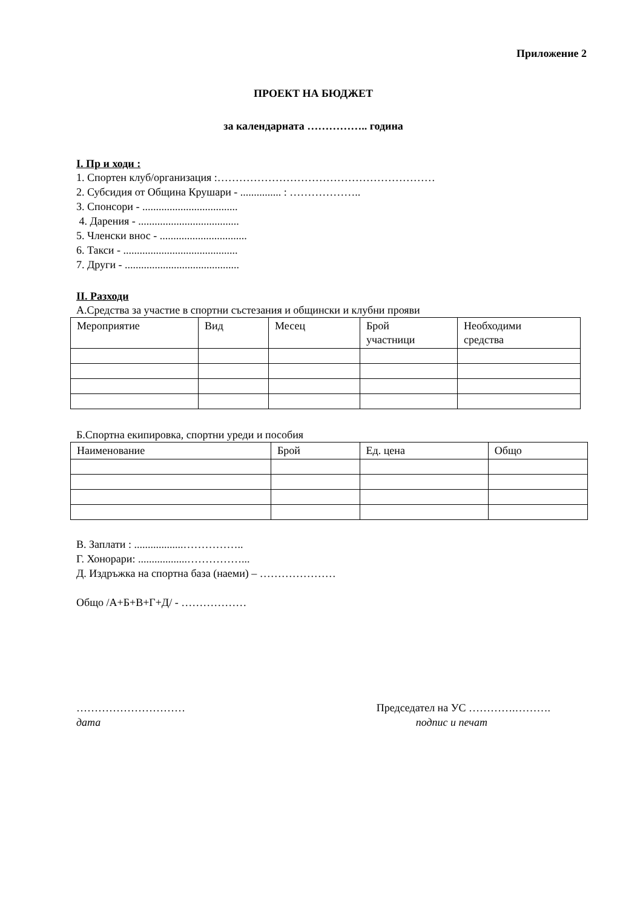Приложение 2
ПРОЕКТ НА БЮДЖЕТ
за календарната …………….. година
I. Пр и ходи :
1. Спортен клуб/организация :……………………………………………………
2. Субсидия от Община Крушари - ............... : ………………..
3. Спонсори - ...................................
4. Дарения - .....................................
5. Членски внос - ................................
6. Такси - ..........................................
7. Други - ..........................................
II. Разходи
А.Средства за участие в спортни състезания и общински и клубни прояви
| Мероприятие | Вид | Месец | Брой участници | Необходими средства |
Б.Спортна екипировка, спортни уреди и пособия
| Наименование | Брой | Ед. цена | Общо |
В. Заплати : ..................……………..
Г. Хонорари: ..................……………...
Д. Издръжка на спортна база (наеми) – …………………
Общо /А+Б+В+Г+Д/ - ………………
…………………………
дата
Председател на УС ………….……….
подпис и печат